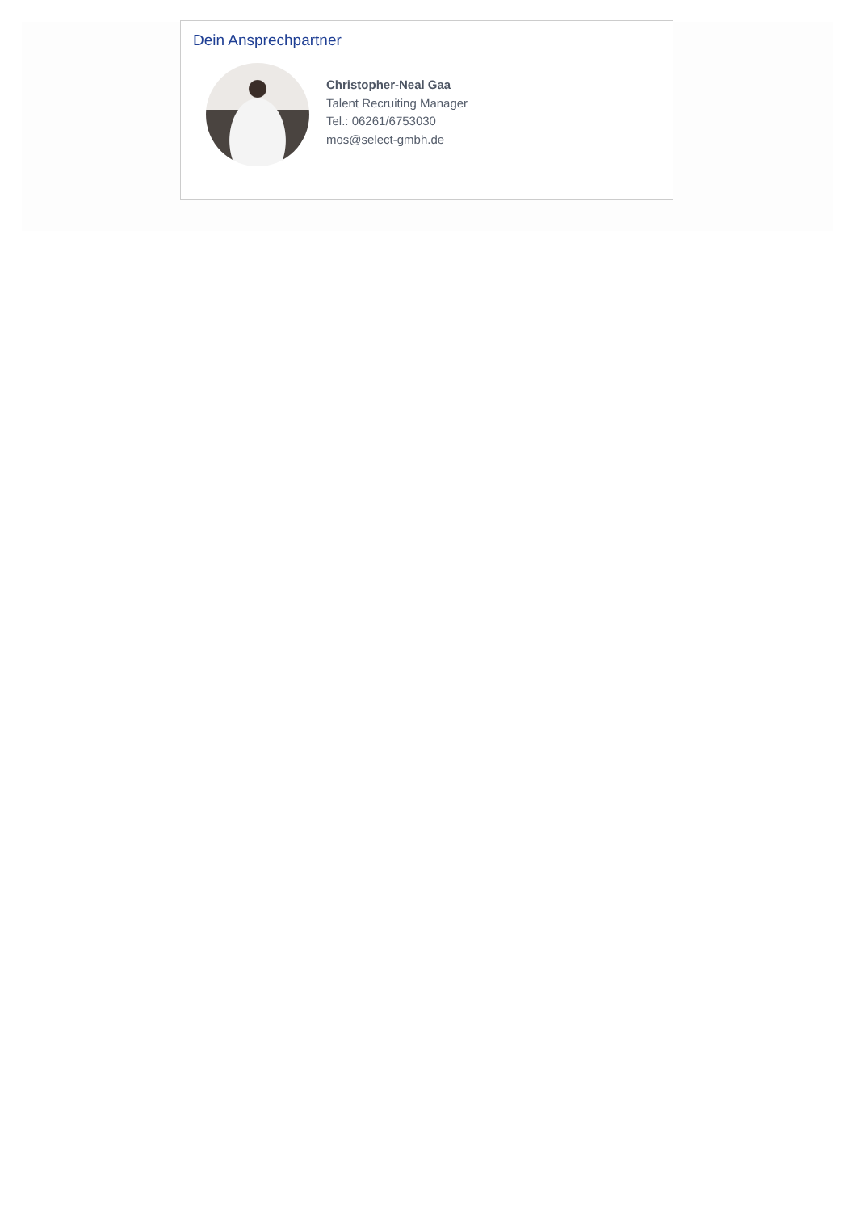Dein Ansprechpartner
Christopher-Neal Gaa
Talent Recruiting Manager
Tel.: 06261/6753030
mos@select-gmbh.de